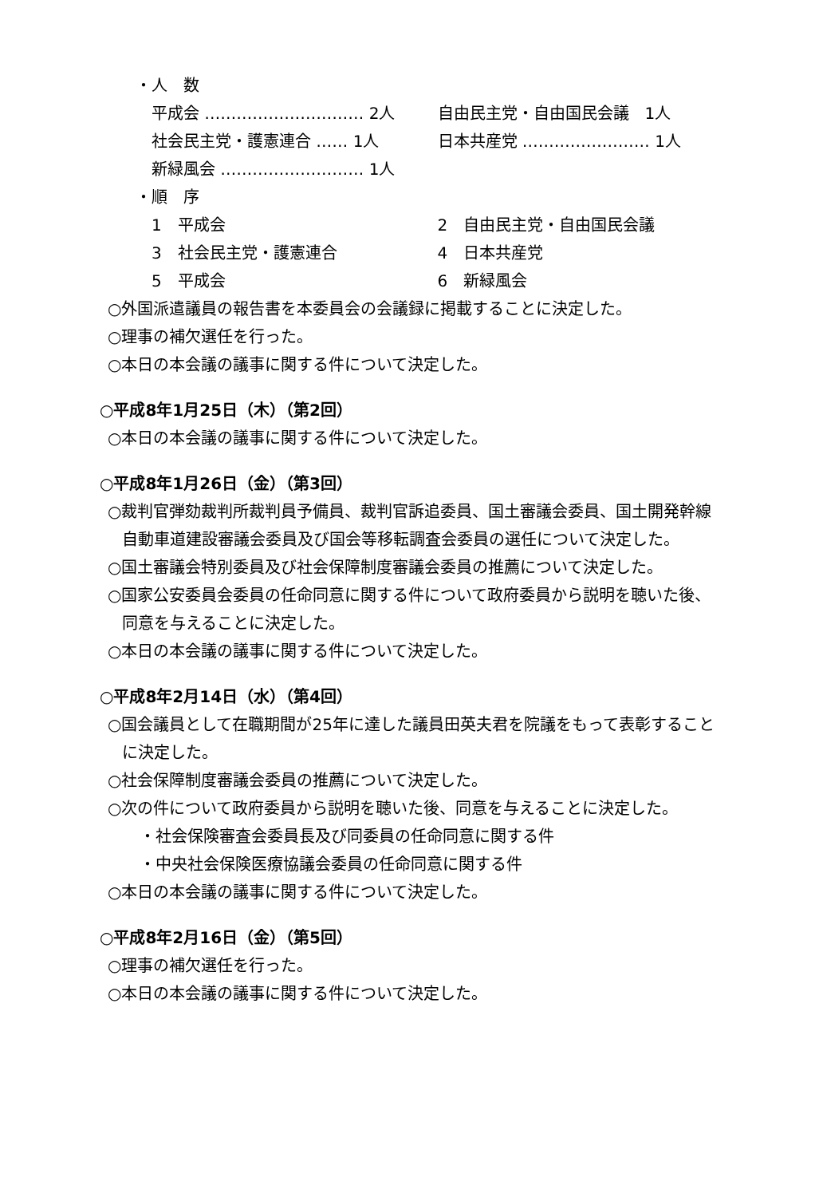・人　数
平成会 ………………………… 2人 自由民主党・自由国民会議　1人
社会民主党・護憲連合 …… 1人 日本共産党 …………………… 1人
新緑風会 ……………………… 1人
・順　序
1　平成会 2　自由民主党・自由国民会議
3　社会民主党・護憲連合 4　日本共産党
5　平成会 6　新緑風会
○外国派遣議員の報告書を本委員会の会議録に掲載することに決定した。
○理事の補欠選任を行った。
○本日の本会議の議事に関する件について決定した。
○平成8年1月25日（木）（第2回）
○本日の本会議の議事に関する件について決定した。
○平成8年1月26日（金）（第3回）
○裁判官弾劾裁判所裁判員予備員、裁判官訴追委員、国土審議会委員、国土開発幹線自動車道建設審議会委員及び国会等移転調査会委員の選任について決定した。
○国土審議会特別委員及び社会保障制度審議会委員の推薦について決定した。
○国家公安委員会委員の任命同意に関する件について政府委員から説明を聴いた後、同意を与えることに決定した。
○本日の本会議の議事に関する件について決定した。
○平成8年2月14日（水）（第4回）
○国会議員として在職期間が25年に達した議員田英夫君を院議をもって表彰することに決定した。
○社会保障制度審議会委員の推薦について決定した。
○次の件について政府委員から説明を聴いた後、同意を与えることに決定した。
・社会保険審査会委員長及び同委員の任命同意に関する件
・中央社会保険医療協議会委員の任命同意に関する件
○本日の本会議の議事に関する件について決定した。
○平成8年2月16日（金）（第5回）
○理事の補欠選任を行った。
○本日の本会議の議事に関する件について決定した。